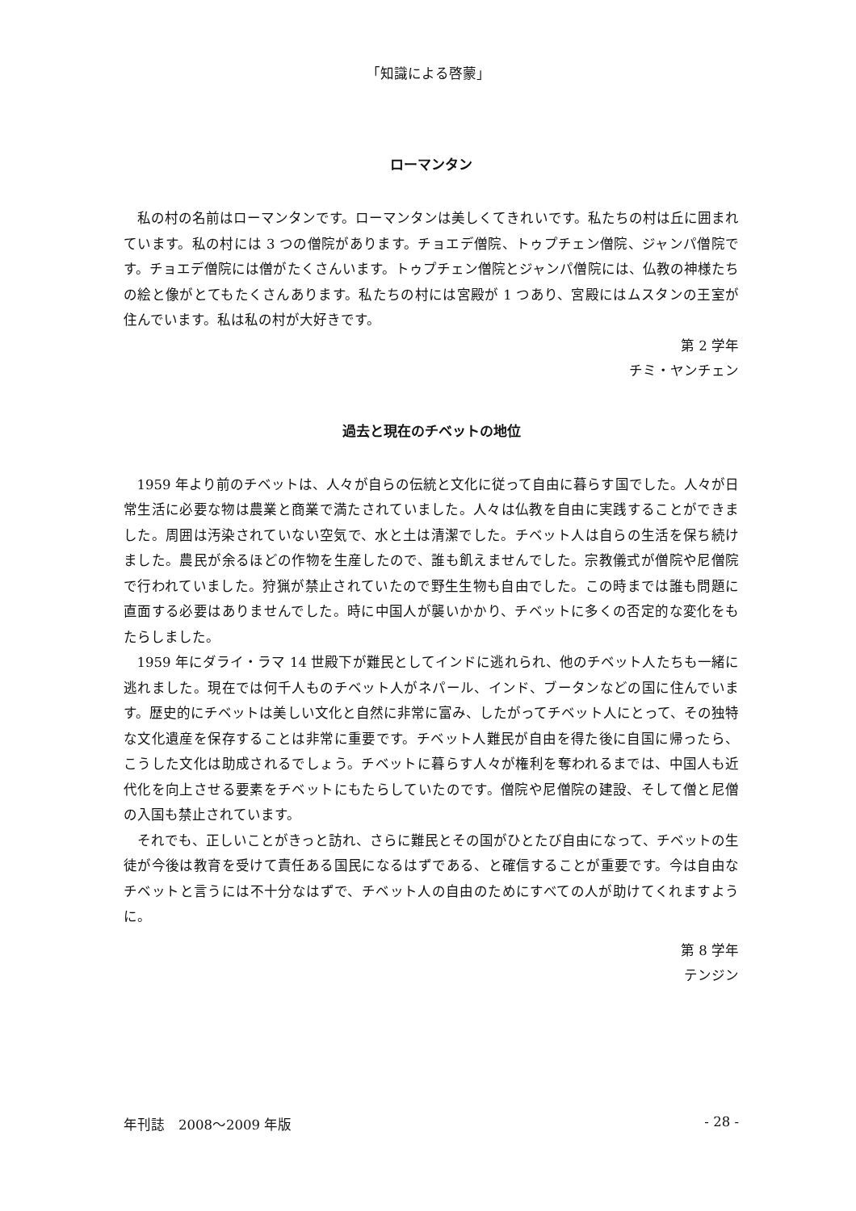「知識による啓蒙」
ローマンタン
私の村の名前はローマンタンです。ローマンタンは美しくてきれいです。私たちの村は丘に囲まれています。私の村には 3 つの僧院があります。チョエデ僧院、トゥプチェン僧院、ジャンパ僧院です。チョエデ僧院には僧がたくさんいます。トゥプチェン僧院とジャンパ僧院には、仏教の神様たちの絵と像がとてもたくさんあります。私たちの村には宮殿が 1 つあり、宮殿にはムスタンの王室が住んでいます。私は私の村が大好きです。
第 2 学年
チミ・ヤンチェン
過去と現在のチベットの地位
1959 年より前のチベットは、人々が自らの伝統と文化に従って自由に暮らす国でした。人々が日常生活に必要な物は農業と商業で満たされていました。人々は仏教を自由に実践することができました。周囲は汚染されていない空気で、水と土は清潔でした。チベット人は自らの生活を保ち続けました。農民が余るほどの作物を生産したので、誰も飢えませんでした。宗教儀式が僧院や尼僧院で行われていました。狩猟が禁止されていたので野生生物も自由でした。この時までは誰も問題に直面する必要はありませんでした。時に中国人が襲いかかり、チベットに多くの否定的な変化をもたらしました。
1959 年にダライ・ラマ 14 世殿下が難民としてインドに逃れられ、他のチベット人たちも一緒に逃れました。現在では何千人ものチベット人がネパール、インド、ブータンなどの国に住んでいます。歴史的にチベットは美しい文化と自然に非常に富み、したがってチベット人にとって、その独特な文化遺産を保存することは非常に重要です。チベット人難民が自由を得た後に自国に帰ったら、こうした文化は助成されるでしょう。チベットに暮らす人々が権利を奪われるまでは、中国人も近代化を向上させる要素をチベットにもたらしていたのです。僧院や尼僧院の建設、そして僧と尼僧の入国も禁止されています。
それでも、正しいことがきっと訪れ、さらに難民とその国がひとたび自由になって、チベットの生徒が今後は教育を受けて責任ある国民になるはずである、と確信することが重要です。今は自由なチベットと言うには不十分なはずで、チベット人の自由のためにすべての人が助けてくれますように。
第 8 学年
テンジン
年刊誌　2008～2009 年版 - 28 -